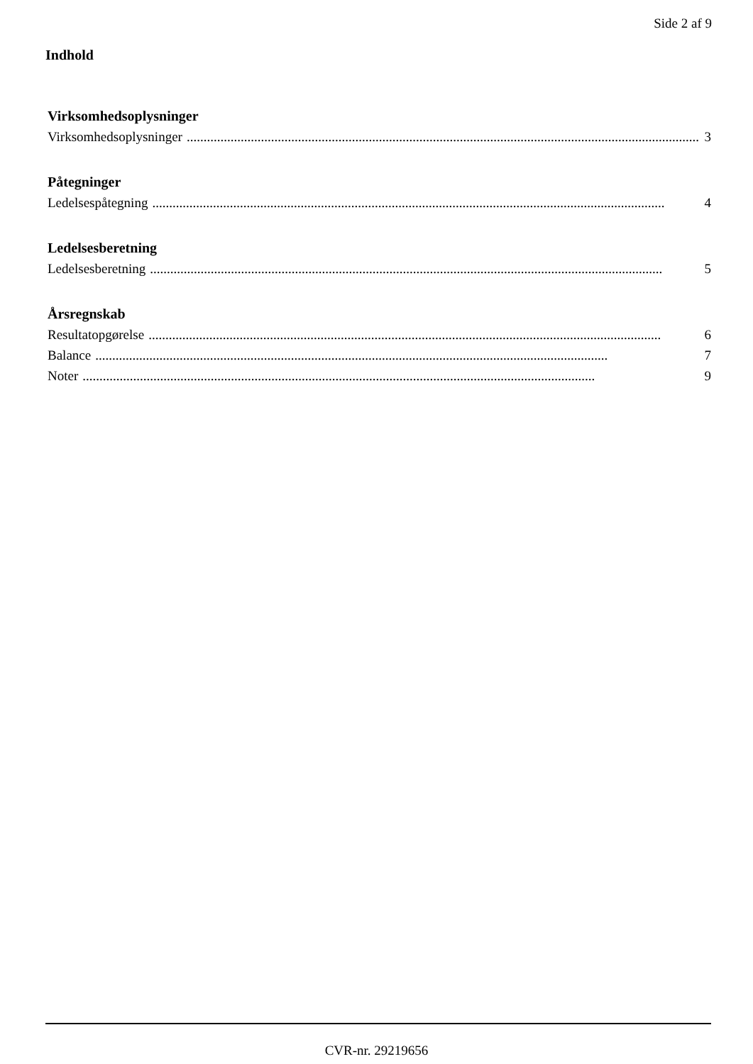Side 2 af 9
Indhold
Virksomhedsoplysninger
Virksomhedsoplysninger........................................................................................................................................................ 3
Påtegninger
Ledelsespåtegning........................................................................................................................................................ 4
Ledelsesberetning
Ledelsesberetning........................................................................................................................................................ 5
Årsregnskab
Resultatopgørelse........................................................................................................................................................ 6
Balance........................................................................................................................................................ 7
Noter........................................................................................................................................................ 9
CVR-nr. 29219656